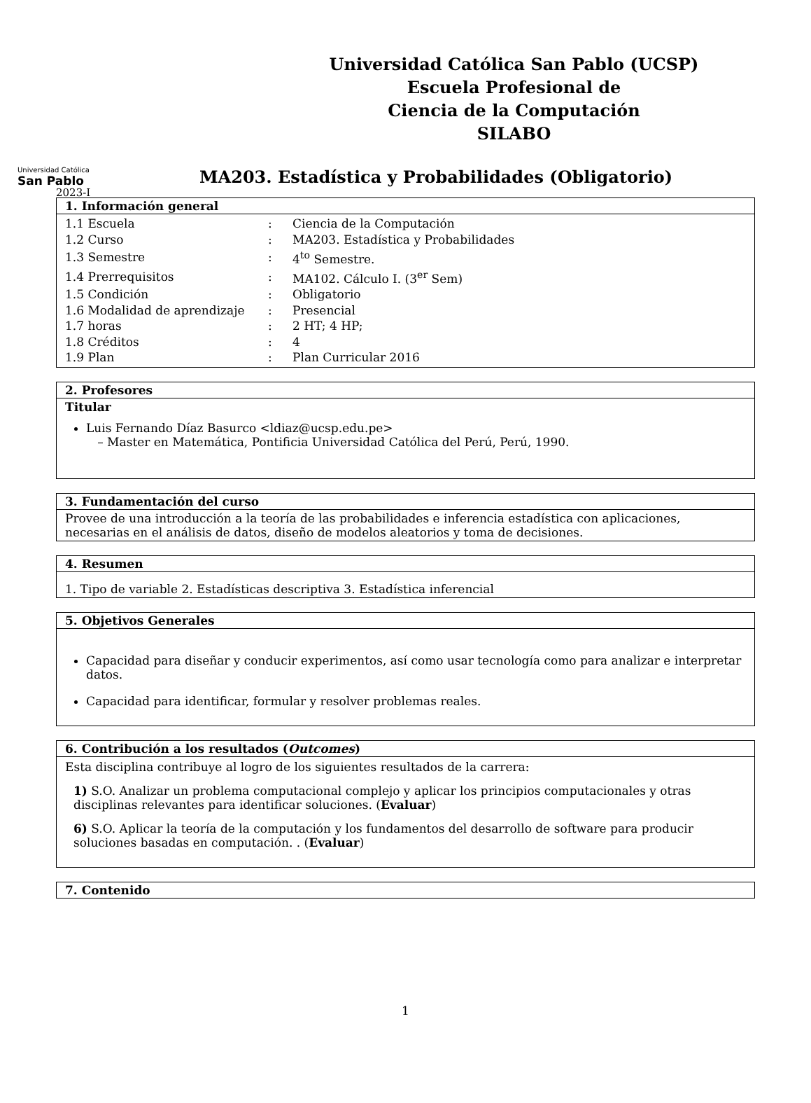Universidad Católica San Pablo (UCSP)
Escuela Profesional de
Ciencia de la Computación
SILABO
Universidad Católica
San Pablo
MA203. Estadística y Probabilidades (Obligatorio)
2023-I
1. Información general
| 1.1 Escuela | : | Ciencia de la Computación |
| 1.2 Curso | : | MA203. Estadística y Probabilidades |
| 1.3 Semestre | : | 4<sup>to</sup> Semestre. |
| 1.4 Prerrequisitos | : | MA102. Cálculo I. (3<sup>er</sup> Sem) |
| 1.5 Condición | : | Obligatorio |
| 1.6 Modalidad de aprendizaje | : | Presencial |
| 1.7 horas | : | 2 HT; 4 HP; |
| 1.8 Créditos | : | 4 |
| 1.9 Plan | : | Plan Curricular 2016 |
2. Profesores
Titular
Luis Fernando Díaz Basurco <ldiaz@ucsp.edu.pe>
– Master en Matemática, Pontificia Universidad Católica del Perú, Perú, 1990.
3. Fundamentación del curso
Provee de una introducción a la teoría de las probabilidades e inferencia estadística con aplicaciones, necesarias en el análisis de datos, diseño de modelos aleatorios y toma de decisiones.
4. Resumen
1. Tipo de variable 2. Estadísticas descriptiva 3. Estadística inferencial
5. Objetivos Generales
Capacidad para diseñar y conducir experimentos, así como usar tecnología como para analizar e interpretar datos.
Capacidad para identificar, formular y resolver problemas reales.
6. Contribución a los resultados (Outcomes)
Esta disciplina contribuye al logro de los siguientes resultados de la carrera:
1) S.O. Analizar un problema computacional complejo y aplicar los principios computacionales y otras disciplinas relevantes para identificar soluciones. (Evaluar)
6) S.O. Aplicar la teoría de la computación y los fundamentos del desarrollo de software para producir soluciones basadas en computación. . (Evaluar)
7. Contenido
1